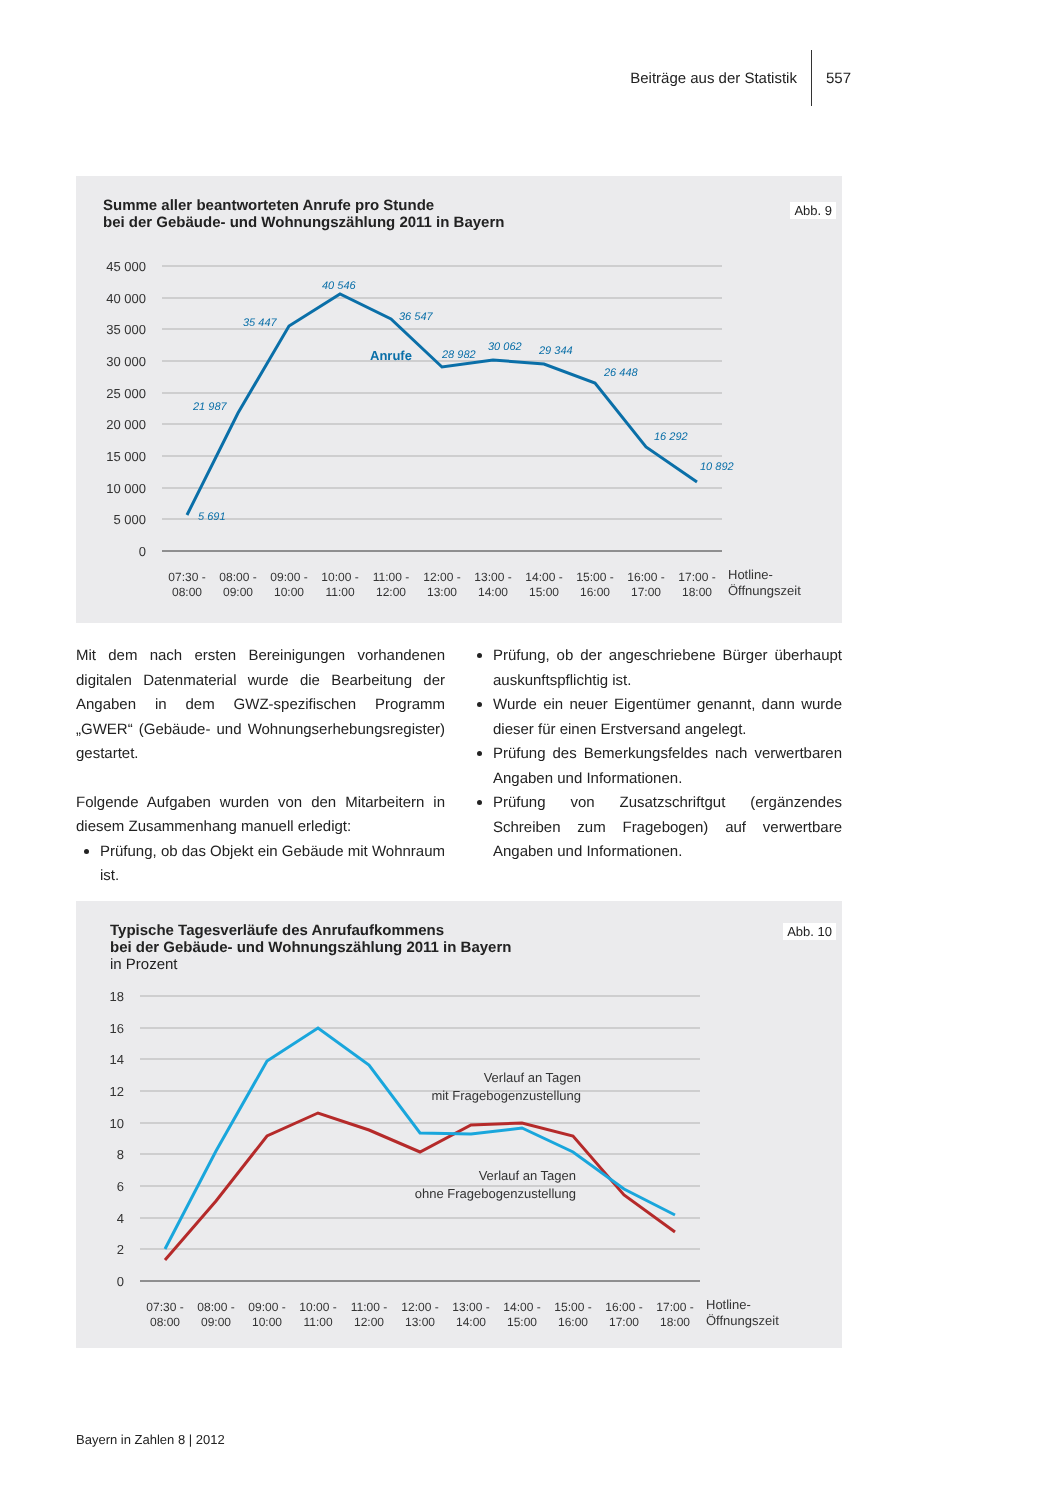Beiträge aus der Statistik 557
Abb. 9
Summe aller beantworteten Anrufe pro Stunde
bei der Gebäude- und Wohnungszählung 2011 in Bayern
45 000
40 000
35 000
30 000
25 000
20 000
15 000
10 000
5 000
0
5 691
21 987
35 447
40 546
36 547
28 982
30 062
29 344
26 448
16 292
10 892
Anrufe
07:30 -
08:00
08:00 -
09:00
09:00 -
10:00
10:00 -
11:00
11:00 -
12:00
12:00 -
13:00
13:00 -
14:00
14:00 -
15:00
15:00 -
16:00
16:00 -
17:00
17:00 -
18:00
Hotline-
Öffnungszeit
Mit dem nach ersten Bereinigungen vorhandenen digitalen Datenmaterial wurde die Bearbeitung der Angaben in dem GWZ-spezifischen Programm „GWER“ (Gebäude- und Wohnungserhebungsregister) gestartet.
Folgende Aufgaben wurden von den Mitarbeitern in diesem Zusammenhang manuell erledigt:
Prüfung, ob das Objekt ein Gebäude mit Wohnraum ist.
Prüfung, ob der angeschriebene Bürger überhaupt auskunftspflichtig ist.
Wurde ein neuer Eigentümer genannt, dann wurde dieser für einen Erstversand angelegt.
Prüfung des Bemerkungsfeldes nach verwertbaren Angaben und Informationen.
Prüfung von Zusatzschriftgut (ergänzendes Schreiben zum Fragebogen) auf verwertbare Angaben und Informationen.
Abb. 10
Typische Tagesverläufe des Anrufaufkommens
bei der Gebäude- und Wohnungszählung 2011 in Bayern
in Prozent
18
16
14
12
10
8
6
4
2
0
Verlauf an Tagen
mit Fragebogenzustellung
Verlauf an Tagen
ohne Fragebogenzustellung
07:30 -
08:00
08:00 -
09:00
09:00 -
10:00
10:00 -
11:00
11:00 -
12:00
12:00 -
13:00
13:00 -
14:00
14:00 -
15:00
15:00 -
16:00
16:00 -
17:00
17:00 -
18:00
Hotline-
Öffnungszeit
Bayern in Zahlen 8 | 2012